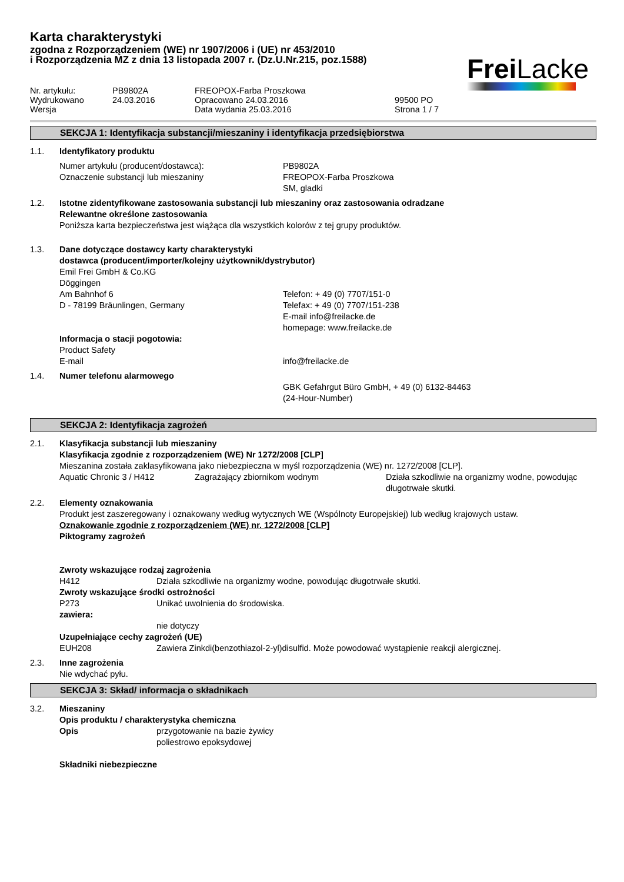Karta charakterystyki
zgodna z Rozporządzeniem (WE) nr 1907/2006 i (UE) nr 453/2010
i Rozporządzenia MZ z dnia 13 listopada 2007 r. (Dz.U.Nr.215, poz.1588)
Frei Lacke
Nr. artykułu:
PB9802A
FREOPOX-Farba Proszkowa
Wydrukowano
24.03.2016
Opracowano 24.03.2016
99500 PO
Wersja
Data wydania 25.03.2016
Strona 1 / 7
SEKCJA 1: Identyfikacja substancji/mieszaniny i identyfikacja przedsiębiorstwa
1.1.
Identyfikatory produktu
Numer artykułu (producent/dostawca):
PB9802A
Oznaczenie substancji lub mieszaniny
FREOPOX-Farba Proszkowa
SM, gladki
1.2.
Istotne zidentyfikowane zastosowania substancji lub mieszaniny oraz zastosowania odradzane
Relewantne określone zastosowania
Poniższa karta bezpieczeństwa jest wiążąca dla wszystkich kolorów z tej grupy produktów.
1.3.
Dane dotyczące dostawcy karty charakterystyki
dostawca (producent/importer/kolejny użytkownik/dystrybutor)
Emil Frei GmbH & Co.KG
Döggingen
Am Bahnhof 6
D - 78199 Bräunlingen, Germany
Telefon: + 49 (0) 7707/151-0
Telefax: + 49 (0) 7707/151-238
E-mail info@freilacke.de
homepage: www.freilacke.de
Informacja o stacji pogotowia:
Product Safety
E-mail
info@freilacke.de
1.4.
Numer telefonu alarmowego
GBK Gefahrgut Büro GmbH, + 49 (0) 6132-84463
(24-Hour-Number)
SEKCJA 2: Identyfikacja zagrożeń
2.1.
Klasyfikacja substancji lub mieszaniny
Klasyfikacja zgodnie z rozporządzeniem (WE) Nr 1272/2008 [CLP]
Mieszanina została zaklasyfikowana jako niebezpieczna w myśl rozporządzenia (WE) nr. 1272/2008 [CLP].
Aquatic Chronic 3 / H412
Zagrażający zbiornikom wodnym
Działa szkodliwie na organizmy wodne, powodując długotrwałe skutki.
2.2.
Elementy oznakowania
Produkt jest zaszeregowany i oznakowany według wytycznych WE (Wspólnoty Europejskiej) lub według krajowych ustaw.
Oznakowanie zgodnie z rozporządzeniem (WE) nr. 1272/2008 [CLP]
Piktogramy zagrożeń
Zwroty wskazujące rodzaj zagrożenia
H412
Działa szkodliwie na organizmy wodne, powodując długotrwałe skutki.
Zwroty wskazujące środki ostrożności
P273
Unikać uwolnienia do środowiska.
zawiera:
nie dotyczy
Uzupełniające cechy zagrożeń (UE)
EUH208
Zawiera Zinkdi(benzothiazol-2-yl)disulfid. Może powodować wystąpienie reakcji alergicznej.
2.3.
Inne zagrożenia
Nie wdychać pyłu.
SEKCJA 3: Skład/ informacja o składnikach
3.2.
Mieszaniny
Opis produktu / charakterystyka chemiczna
Opis
przygotowanie na bazie żywicy
poliestrowo epoksydowej
Składniki niebezpieczne